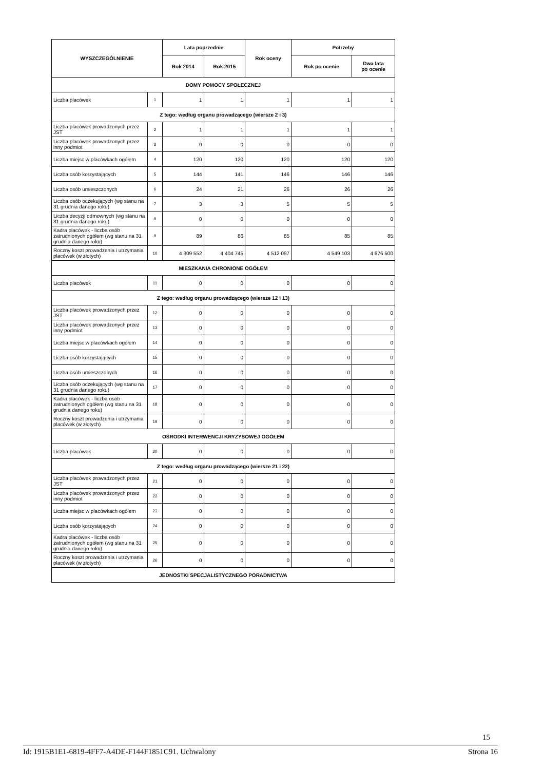| WYSZCZEGÓLNIENIE | | Lata poprzednie | | Rok oceny | Potrzeby | |
| --- | --- | --- | --- | --- | --- | --- |
| | | Rok 2014 | Rok 2015 | | Rok po ocenie | Dwa lata po ocenie |
| DOMY POMOCY SPOŁECZNEJ | | | | | | |
| Liczba placówek | 1 | 1 | 1 | 1 | 1 | 1 |
| Z tego: według organu prowadzącego (wiersze 2 i 3) | | | | | | |
| Liczba placówek prowadzonych przez JST | 2 | 1 | 1 | 1 | 1 | 1 |
| Liczba placówek prowadzonych przez inny podmiot | 3 | 0 | 0 | 0 | 0 | 0 |
| Liczba miejsc w placówkach ogółem | 4 | 120 | 120 | 120 | 120 | 120 |
| Liczba osób korzystających | 5 | 144 | 141 | 146 | 146 | 146 |
| Liczba osób umieszczonych | 6 | 24 | 21 | 26 | 26 | 26 |
| Liczba osób oczekujących (wg stanu na 31 grudnia danego roku) | 7 | 3 | 3 | 5 | 5 | 5 |
| Liczba decyzji odmownych (wg stanu na 31 grudnia danego roku) | 8 | 0 | 0 | 0 | 0 | 0 |
| Kadra placówek - liczba osób zatrudnionych ogółem (wg stanu na 31 grudnia danego roku) | 9 | 89 | 86 | 85 | 85 | 85 |
| Roczny koszt prowadzenia i utrzymania placówek (w złotych) | 10 | 4 309 552 | 4 404 745 | 4 512 097 | 4 549 103 | 4 676 500 |
| MIESZKANIA CHRONIONE OGÓŁEM | | | | | | |
| Liczba placówek | 11 | 0 | 0 | 0 | 0 | 0 |
| Z tego: według organu prowadzącego (wiersze 12 i 13) | | | | | | |
| Liczba placówek prowadzonych przez JST | 12 | 0 | 0 | 0 | 0 | 0 |
| Liczba placówek prowadzonych przez inny podmiot | 13 | 0 | 0 | 0 | 0 | 0 |
| Liczba miejsc w placówkach ogółem | 14 | 0 | 0 | 0 | 0 | 0 |
| Liczba osób korzystających | 15 | 0 | 0 | 0 | 0 | 0 |
| Liczba osób umieszczonych | 16 | 0 | 0 | 0 | 0 | 0 |
| Liczba osób oczekujących (wg stanu na 31 grudnia danego roku) | 17 | 0 | 0 | 0 | 0 | 0 |
| Kadra placówek - liczba osób zatrudnionych ogółem (wg stanu na 31 grudnia danego roku) | 18 | 0 | 0 | 0 | 0 | 0 |
| Roczny koszt prowadzenia i utrzymania placówek (w złotych) | 19 | 0 | 0 | 0 | 0 | 0 |
| OŚRODKI INTERWENCJI KRYZYSOWEJ OGÓŁEM | | | | | | |
| Liczba placówek | 20 | 0 | 0 | 0 | 0 | 0 |
| Z tego: według organu prowadzącego (wiersze 21 i 22) | | | | | | |
| Liczba placówek prowadzonych przez JST | 21 | 0 | 0 | 0 | 0 | 0 |
| Liczba placówek prowadzonych przez inny podmiot | 22 | 0 | 0 | 0 | 0 | 0 |
| Liczba miejsc w placówkach ogółem | 23 | 0 | 0 | 0 | 0 | 0 |
| Liczba osób korzystających | 24 | 0 | 0 | 0 | 0 | 0 |
| Kadra placówek - liczba osób zatrudnionych ogółem (wg stanu na 31 grudnia danego roku) | 25 | 0 | 0 | 0 | 0 | 0 |
| Roczny koszt prowadzenia i utrzymania placówek (w złotych) | 26 | 0 | 0 | 0 | 0 | 0 |
| JEDNOSTKI SPECJALISTYCZNEGO PORADNICTWA | | | | | | |
15
Id: 1915B1E1-6819-4FF7-A4DE-F144F1851C91. Uchwalony Strona 16